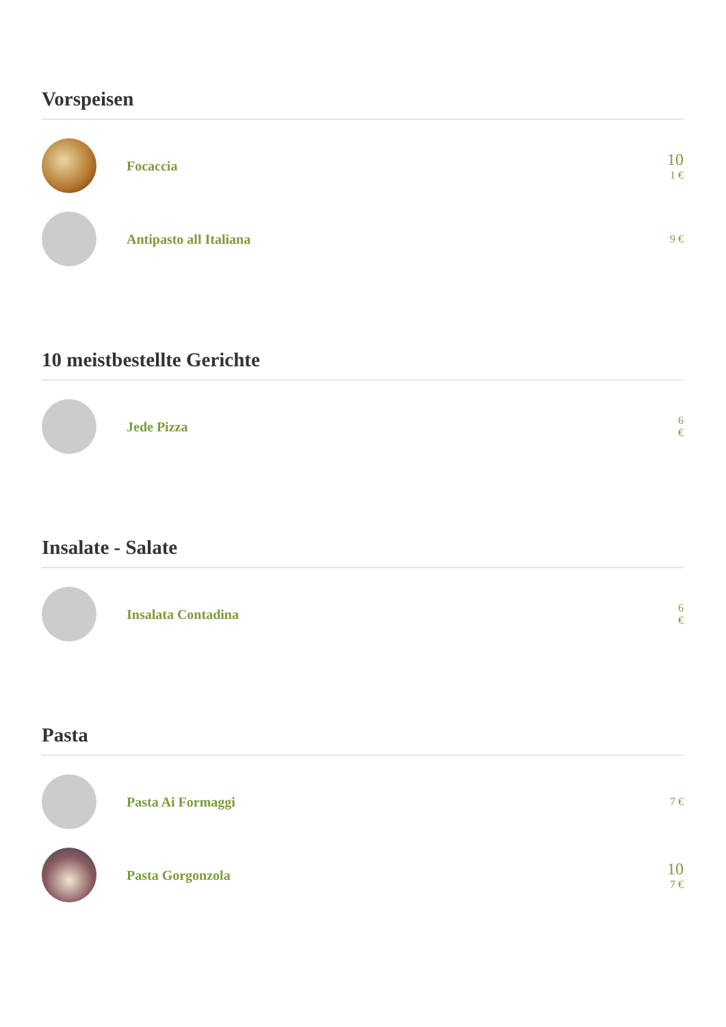Vorspeisen
Focaccia
10
1 €
Antipasto all Italiana
9 €
10 meistbestellte Gerichte
Jede Pizza
6
€
Insalate - Salate
Insalata Contadina
6
€
Pasta
Pasta Ai Formaggi
7 €
Pasta Gorgonzola
10
7 €